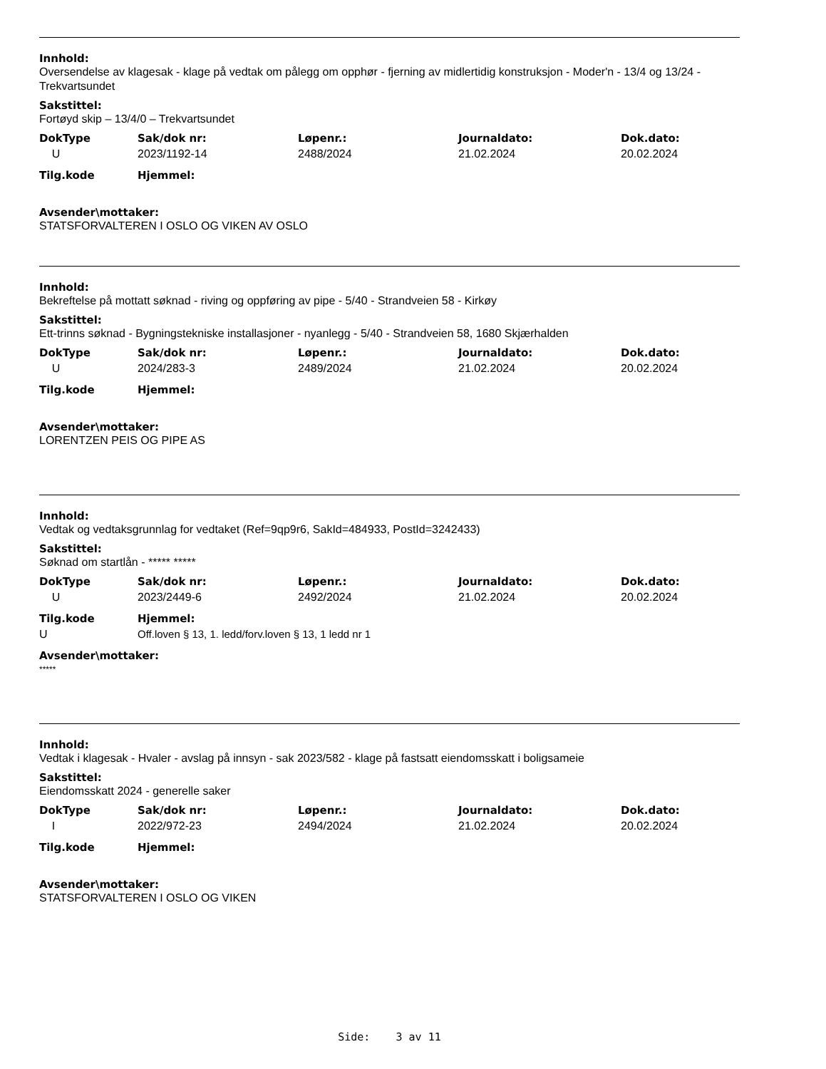Innhold:
Oversendelse av klagesak - klage på vedtak om pålegg om opphør - fjerning av midlertidig konstruksjon - Moder'n - 13/4 og 13/24 - Trekvartsundet
Sakstittel:
Fortøyd skip – 13/4/0 – Trekvartsundet
| DokType | Sak/dok nr: | Løpenr.: | Journaldato: | Dok.dato: |
| --- | --- | --- | --- | --- |
| U | 2023/1192-14 | 2488/2024 | 21.02.2024 | 20.02.2024 |
| Tilg.kode | Hjemmel: | | | |
Avsender\mottaker:
STATSFORVALTEREN I OSLO OG VIKEN AV OSLO
Innhold:
Bekreftelse på mottatt søknad - riving og oppføring av pipe - 5/40 - Strandveien 58 - Kirkøy
Sakstittel:
Ett-trinns søknad - Bygningstekniske installasjoner - nyanlegg - 5/40 - Strandveien 58, 1680 Skjærhalden
| DokType | Sak/dok nr: | Løpenr.: | Journaldato: | Dok.dato: |
| --- | --- | --- | --- | --- |
| U | 2024/283-3 | 2489/2024 | 21.02.2024 | 20.02.2024 |
| Tilg.kode | Hjemmel: | | | |
Avsender\mottaker:
LORENTZEN PEIS OG PIPE AS
Innhold:
Vedtak og vedtaksgrunnlag for vedtaket (Ref=9qp9r6, SakId=484933, PostId=3242433)
Sakstittel:
Søknad om startlån - ***** *****
| DokType | Sak/dok nr: | Løpenr.: | Journaldato: | Dok.dato: |
| --- | --- | --- | --- | --- |
| U | 2023/2449-6 | 2492/2024 | 21.02.2024 | 20.02.2024 |
| Tilg.kode | Hjemmel: | | | |
| U | Off.loven § 13, 1. ledd/forv.loven § 13, 1 ledd nr 1 | | | |
Avsender\mottaker:
*****
Innhold:
Vedtak i klagesak - Hvaler - avslag på innsyn - sak 2023/582 - klage på fastsatt eiendomsskatt i boligsameie
Sakstittel:
Eiendomsskatt 2024 - generelle saker
| DokType | Sak/dok nr: | Løpenr.: | Journaldato: | Dok.dato: |
| --- | --- | --- | --- | --- |
| I | 2022/972-23 | 2494/2024 | 21.02.2024 | 20.02.2024 |
| Tilg.kode | Hjemmel: | | | |
Avsender\mottaker:
STATSFORVALTEREN I OSLO OG VIKEN
Side: 3 av 11